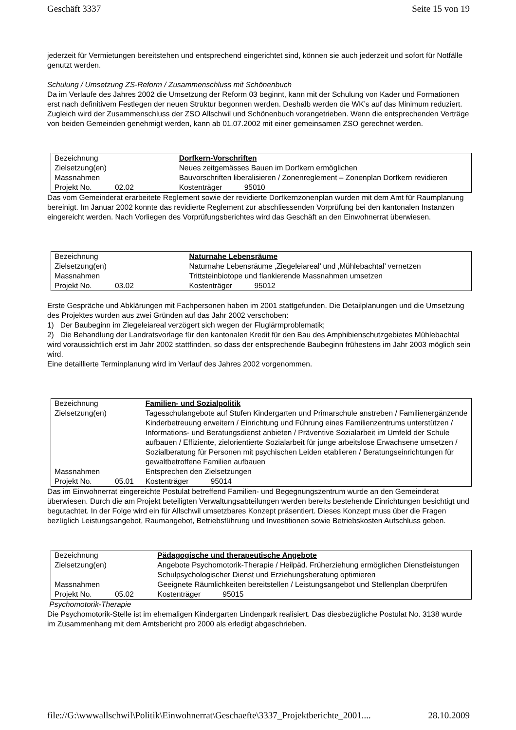Geschäft 3337 Seite 15 von 19
jederzeit für Vermietungen bereitstehen und entsprechend eingerichtet sind, können sie auch jederzeit und sofort für Notfälle genutzt werden.
Schulung / Umsetzung ZS-Reform / Zusammenschluss mit Schönenbuch
Da im Verlaufe des Jahres 2002 die Umsetzung der Reform 03 beginnt, kann mit der Schulung von Kader und Formationen erst nach definitivem Festlegen der neuen Struktur begonnen werden. Deshalb werden die WK’s auf das Minimum reduziert.
Zugleich wird der Zusammenschluss der ZSO Allschwil und Schönenbuch vorangetrieben. Wenn die entsprechenden Verträge von beiden Gemeinden genehmigt werden, kann ab 01.07.2002 mit einer gemeinsamen ZSO gerechnet werden.
| Bezeichnung | | Dorfkern-Vorschriften | |
| Zielsetzung(en) | | Neues zeitgemässes Bauen im Dorfkern ermöglichen | |
| Massnahmen | | Bauvorschriften liberalisieren / Zonenreglement – Zonenplan Dorfkern revidieren | |
| Projekt No. | 02.02 | Kostenträger | 95010 |
Das vom Gemeinderat erarbeitete Reglement sowie der revidierte Dorfkernzonenplan wurden mit dem Amt für Raumplanung bereinigt. Im Januar 2002 konnte das revidierte Reglement zur abschliessenden Vorprüfung bei den kantonalen Instanzen eingereicht werden. Nach Vorliegen des Vorprüfungsberichtes wird das Geschäft an den Einwohnerrat überwiesen.
| Bezeichnung | | Naturnahe Lebensräume | |
| Zielsetzung(en) | | Naturnahe Lebensräume ‚Ziegeleiareal’ und ‚Mühlebachtal’ vernetzen | |
| Massnahmen | | Trittsteinbiotope und flankierende Massnahmen umsetzen | |
| Projekt No. | 03.02 | Kostenträger | 95012 |
Erste Gespräche und Abklärungen mit Fachpersonen haben im 2001 stattgefunden. Die Detailplanungen und die Umsetzung des Projektes wurden aus zwei Gründen auf das Jahr 2002 verschoben:
1) Der Baubeginn im Ziegeleiareal verzögert sich wegen der Fluglärmproblematik;
2) Die Behandlung der Landratsvorlage für den kantonalen Kredit für den Bau des Amphibienschutzgebietes Mühlebachtal wird voraussichtlich erst im Jahr 2002 stattfinden, so dass der entsprechende Baubeginn frühestens im Jahr 2003 möglich sein wird.
Eine detaillierte Terminplanung wird im Verlauf des Jahres 2002 vorgenommen.
| Bezeichnung | | Familien- und Sozialpolitik | |
| Zielsetzung(en) | | Tagesschulangebote auf Stufen Kindergarten und Primarschule anstreben / Familienergänzende Kinderbetreuung erweitern / Einrichtung und Führung eines Familienzentrums unterstützen / Informations- und Beratungsdienst anbieten / Präventive Sozialarbeit im Umfeld der Schule aufbauen / Effiziente, zielorientierte Sozialarbeit für junge arbeitslose Erwachsene umsetzen / Sozialberatung für Personen mit psychischen Leiden etablieren / Beratungseinrichtungen für gewaltbetroffene Familien aufbauen | |
| Massnahmen | | Entsprechen den Zielsetzungen | |
| Projekt No. | 05.01 | Kostenträger | 95014 |
Das im Einwohnerrat eingereichte Postulat betreffend Familien- und Begegnungszentrum wurde an den Gemeinderat überwiesen. Durch die am Projekt beteiligten Verwaltungsabteilungen werden bereits bestehende Einrichtungen besichtigt und begutachtet. In der Folge wird ein für Allschwil umsetzbares Konzept präsentiert. Dieses Konzept muss über die Fragen bezüglich Leistungsangebot, Raumangebot, Betriebsführung und Investitionen sowie Betriebskosten Aufschluss geben.
| Bezeichnung | | Pädagogische und therapeutische Angebote | |
| Zielsetzung(en) | | Angebote Psychomotorik-Therapie / Heilpäd. Früherziehung ermöglichen Dienstleistungen Schulpsychologischer Dienst und Erziehungsberatung optimieren | |
| Massnahmen | | Geeignete Räumlichkeiten bereitstellen / Leistungsangebot und Stellenplan überprüfen | |
| Projekt No. | 05.02 | Kostenträger | 95015 |
Psychomotorik-Therapie
Die Psychomotorik-Stelle ist im ehemaligen Kindergarten Lindenpark realisiert. Das diesbezügliche Postulat No. 3138 wurde im Zusammenhang mit dem Amtsbericht pro 2000 als erledigt abgeschrieben.
file://G:\wwwallschwil\Politik\Einwohnerrat\Geschaefte\3337_Projektberichte_2001.... 28.10.2009